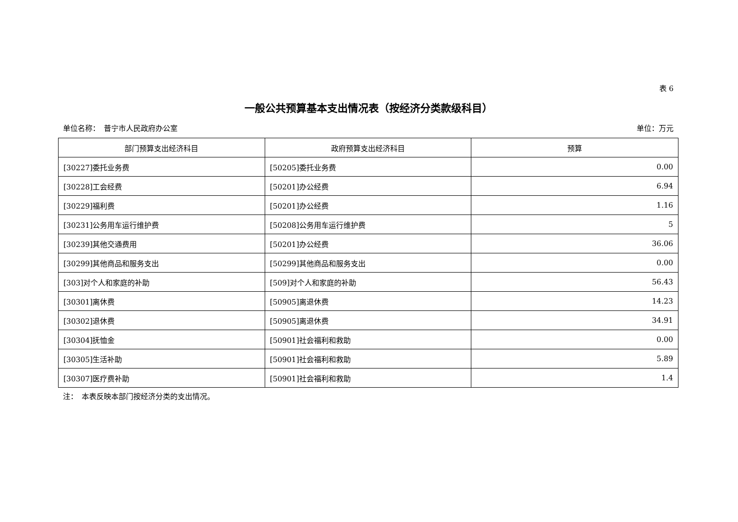表 6
一般公共预算基本支出情况表（按经济分类款级科目）
单位名称：　普宁市人民政府办公室 单位：万元
| 部门预算支出经济科目 | 政府预算支出经济科目 | 预算 |
| --- | --- | --- |
| [30227]委托业务费 | [50205]委托业务费 | 0.00 |
| [30228]工会经费 | [50201]办公经费 | 6.94 |
| [30229]福利费 | [50201]办公经费 | 1.16 |
| [30231]公务用车运行维护费 | [50208]公务用车运行维护费 | 5 |
| [30239]其他交通费用 | [50201]办公经费 | 36.06 |
| [30299]其他商品和服务支出 | [50299]其他商品和服务支出 | 0.00 |
| [303]对个人和家庭的补助 | [509]对个人和家庭的补助 | 56.43 |
| [30301]离休费 | [50905]离退休费 | 14.23 |
| [30302]退休费 | [50905]离退休费 | 34.91 |
| [30304]抚恤金 | [50901]社会福利和救助 | 0.00 |
| [30305]生活补助 | [50901]社会福利和救助 | 5.89 |
| [30307]医疗费补助 | [50901]社会福利和救助 | 1.4 |
注：　本表反映本部门按经济分类的支出情况。